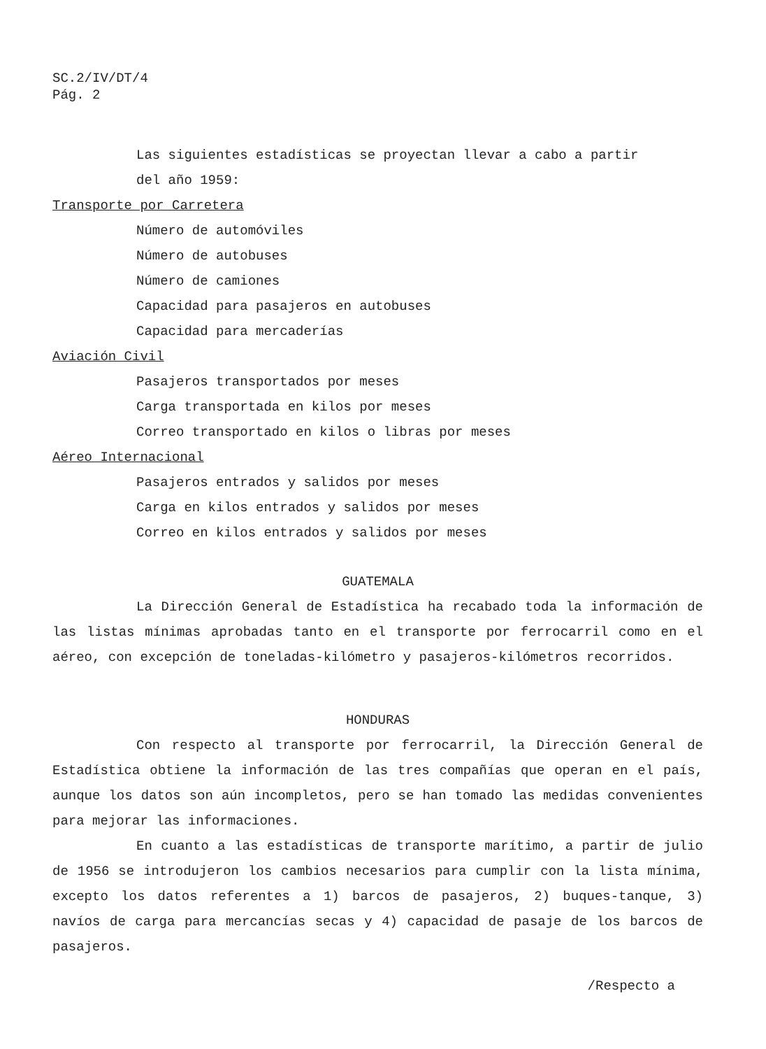SC.2/IV/DT/4
Pág. 2
Las siguientes estadísticas se proyectan llevar a cabo a partir
del año 1959:
Transporte por Carretera
Número de automóviles
Número de autobuses
Número de camiones
Capacidad para pasajeros en autobuses
Capacidad para mercaderías
Aviación Civil
Pasajeros transportados por meses
Carga transportada en kilos por meses
Correo transportado en kilos o libras por meses
Aéreo Internacional
Pasajeros entrados y salidos por meses
Carga en kilos entrados y salidos por meses
Correo en kilos entrados y salidos por meses
GUATEMALA
La Dirección General de Estadística ha recabado toda la información de las listas mínimas aprobadas tanto en el transporte por ferrocarril como en el aéreo, con excepción de toneladas-kilómetro y pasajeros-kilómetros recorridos.
HONDURAS
Con respecto al transporte por ferrocarril, la Dirección General de Estadística obtiene la información de las tres compañías que operan en el país, aunque los datos son aún incompletos, pero se han tomado las medidas convenientes para mejorar las informaciones.
En cuanto a las estadísticas de transporte marítimo, a partir de julio de 1956 se introdujeron los cambios necesarios para cumplir con la lista mínima, excepto los datos referentes a 1) barcos de pasajeros, 2) buques-tanque, 3) navíos de carga para mercancías secas y 4) capacidad de pasaje de los barcos de pasajeros.
/Respecto a